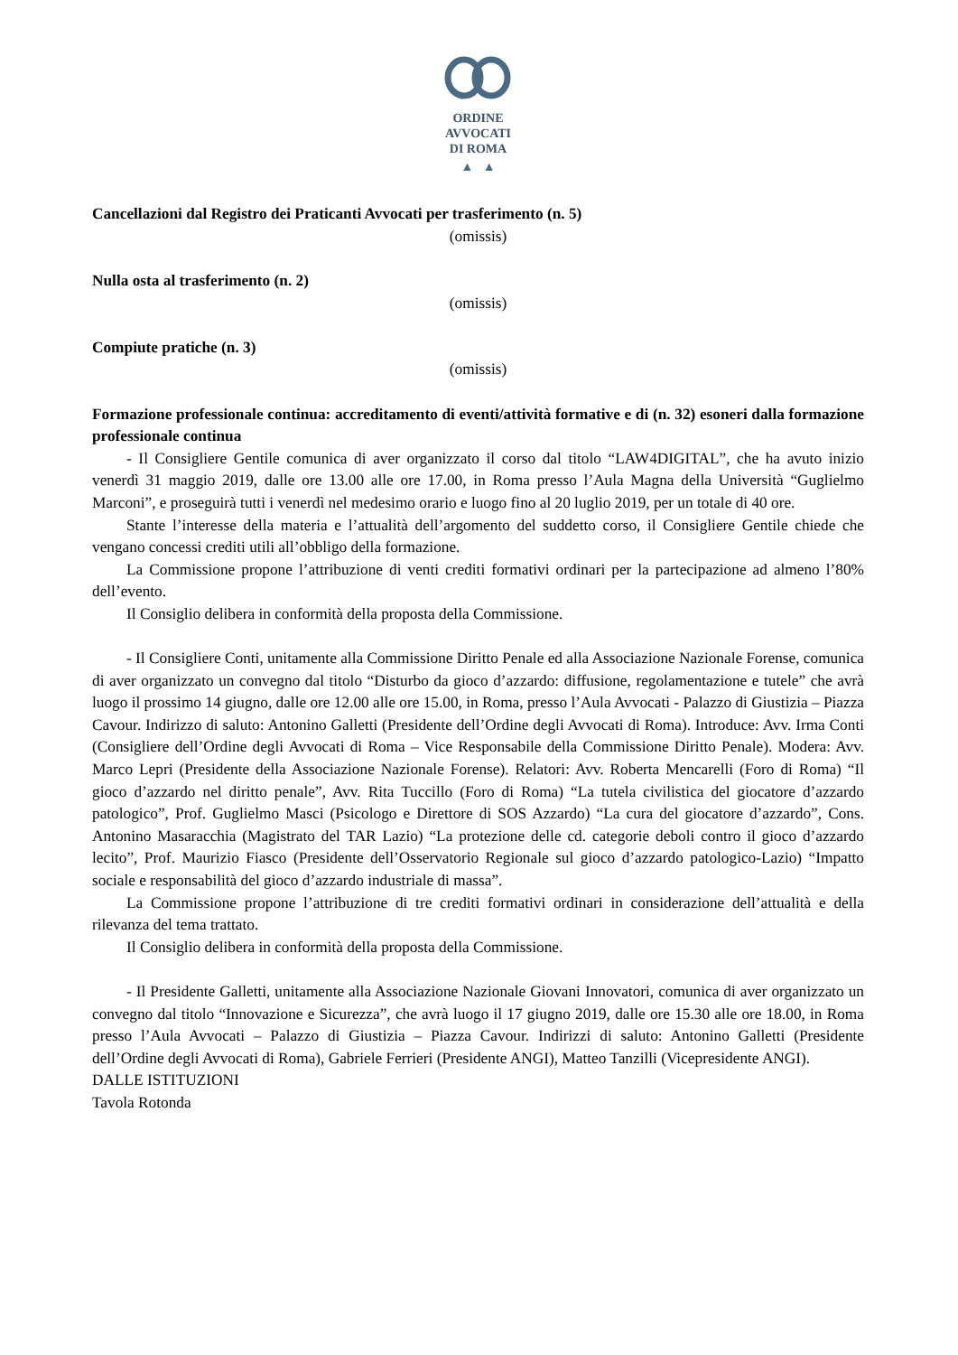ORDINE
AVVOCATI
DI ROMA
▲ ▲
Cancellazioni dal Registro dei Praticanti Avvocati per trasferimento (n. 5)
(omissis)
Nulla osta al trasferimento (n. 2)
(omissis)
Compiute pratiche (n. 3)
(omissis)
Formazione professionale continua: accreditamento di eventi/attività formative e di (n. 32) esoneri dalla formazione professionale continua
- Il Consigliere Gentile comunica di aver organizzato il corso dal titolo “LAW4DIGITAL”, che ha avuto inizio venerdì 31 maggio 2019, dalle ore 13.00 alle ore 17.00, in Roma presso l’Aula Magna della Università “Guglielmo Marconi”, e proseguirà tutti i venerdì nel medesimo orario e luogo fino al 20 luglio 2019, per un totale di 40 ore.
Stante l’interesse della materia e l’attualità dell’argomento del suddetto corso, il Consigliere Gentile chiede che vengano concessi crediti utili all’obbligo della formazione.
La Commissione propone l’attribuzione di venti crediti formativi ordinari per la partecipazione ad almeno l’80% dell’evento.
Il Consiglio delibera in conformità della proposta della Commissione.
- Il Consigliere Conti, unitamente alla Commissione Diritto Penale ed alla Associazione Nazionale Forense, comunica di aver organizzato un convegno dal titolo “Disturbo da gioco d’azzardo: diffusione, regolamentazione e tutele” che avrà luogo il prossimo 14 giugno, dalle ore 12.00 alle ore 15.00, in Roma, presso l’Aula Avvocati - Palazzo di Giustizia – Piazza Cavour. Indirizzo di saluto: Antonino Galletti (Presidente dell’Ordine degli Avvocati di Roma). Introduce: Avv. Irma Conti (Consigliere dell’Ordine degli Avvocati di Roma – Vice Responsabile della Commissione Diritto Penale). Modera: Avv. Marco Lepri (Presidente della Associazione Nazionale Forense). Relatori: Avv. Roberta Mencarelli (Foro di Roma) “Il gioco d’azzardo nel diritto penale”, Avv. Rita Tuccillo (Foro di Roma) “La tutela civilistica del giocatore d’azzardo patologico”, Prof. Guglielmo Masci (Psicologo e Direttore di SOS Azzardo) “La cura del giocatore d’azzardo”, Cons. Antonino Masaracchia (Magistrato del TAR Lazio) “La protezione delle cd. categorie deboli contro il gioco d’azzardo lecito”, Prof. Maurizio Fiasco (Presidente dell’Osservatorio Regionale sul gioco d’azzardo patologico-Lazio) “Impatto sociale e responsabilità del gioco d’azzardo industriale di massa”.
La Commissione propone l’attribuzione di tre crediti formativi ordinari in considerazione dell’attualità e della rilevanza del tema trattato.
Il Consiglio delibera in conformità della proposta della Commissione.
- Il Presidente Galletti, unitamente alla Associazione Nazionale Giovani Innovatori, comunica di aver organizzato un convegno dal titolo “Innovazione e Sicurezza”, che avrà luogo il 17 giugno 2019, dalle ore 15.30 alle ore 18.00, in Roma presso l’Aula Avvocati – Palazzo di Giustizia – Piazza Cavour. Indirizzi di saluto: Antonino Galletti (Presidente dell’Ordine degli Avvocati di Roma), Gabriele Ferrieri (Presidente ANGI), Matteo Tanzilli (Vicepresidente ANGI).
DALLE ISTITUZIONI
Tavola Rotonda